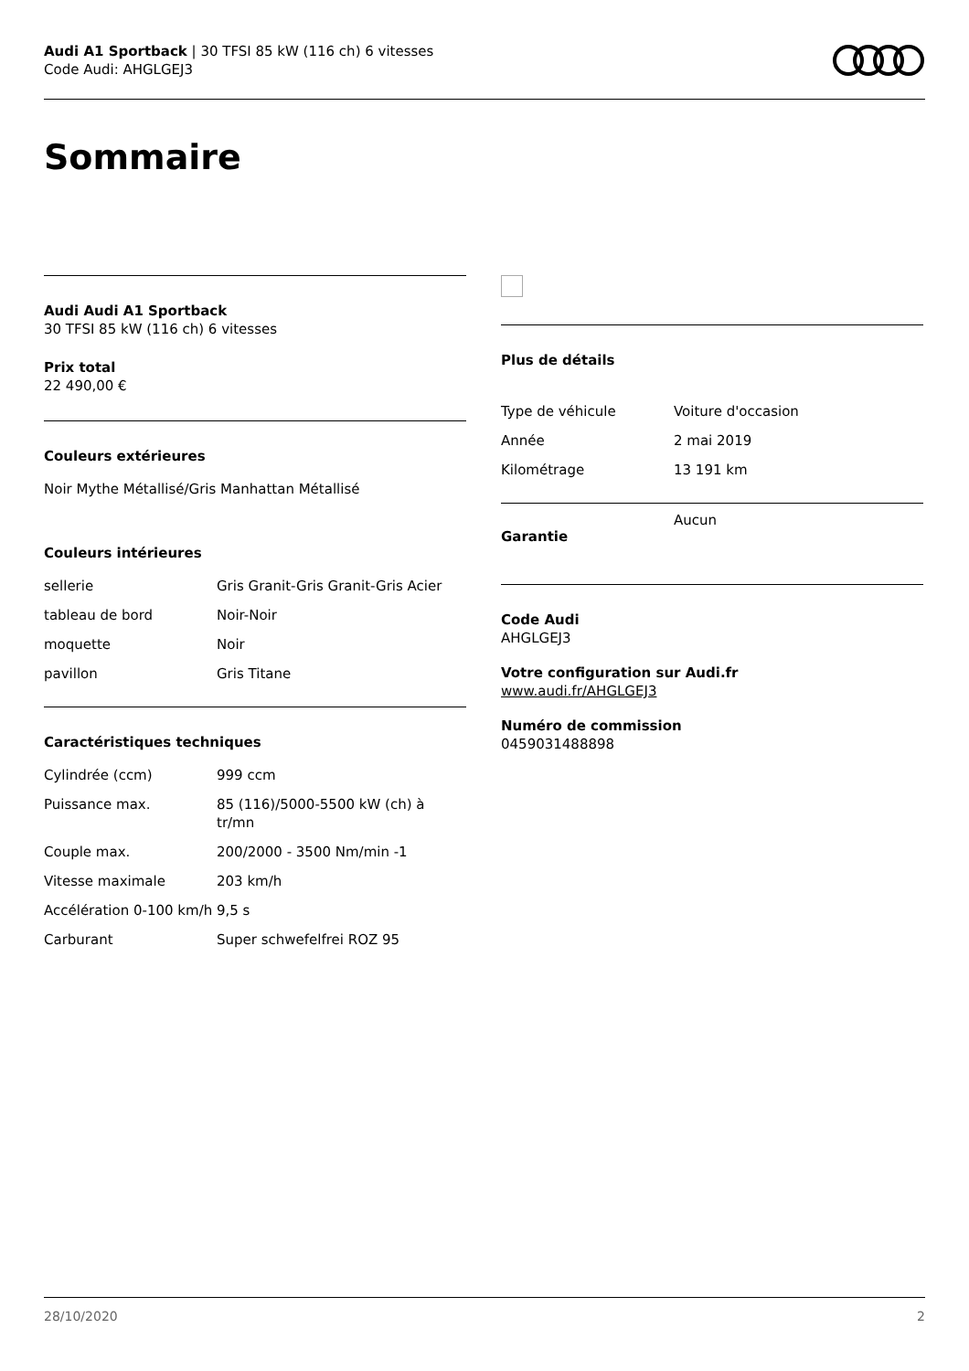Audi A1 Sportback | 30 TFSI 85 kW (116 ch) 6 vitesses
Code Audi: AHGLGEJ3
Sommaire
Audi Audi A1 Sportback
30 TFSI 85 kW (116 ch) 6 vitesses
Prix total
22 490,00 €
Couleurs extérieures
Noir Mythe Métallisé/Gris Manhattan Métallisé
Couleurs intérieures
| sellerie | Gris Granit-Gris Granit-Gris Acier |
| tableau de bord | Noir-Noir |
| moquette | Noir |
| pavillon | Gris Titane |
Caractéristiques techniques
| Cylindrée (ccm) | 999 ccm |
| Puissance max. | 85 (116)/5000-5500 kW (ch) à tr/mn |
| Couple max. | 200/2000 - 3500 Nm/min -1 |
| Vitesse maximale | 203 km/h |
| Accélération 0-100 km/h | 9,5 s |
| Carburant | Super schwefelfrei ROZ 95 |
Plus de détails
| Type de véhicule | Voiture d'occasion |
| Année | 2 mai 2019 |
| Kilométrage | 13 191 km |
| Garantie | Aucun |
Code Audi
AHGLGEJ3
Votre configuration sur Audi.fr
www.audi.fr/AHGLGEJ3
Numéro de commission
0459031488898
28/10/2020 2